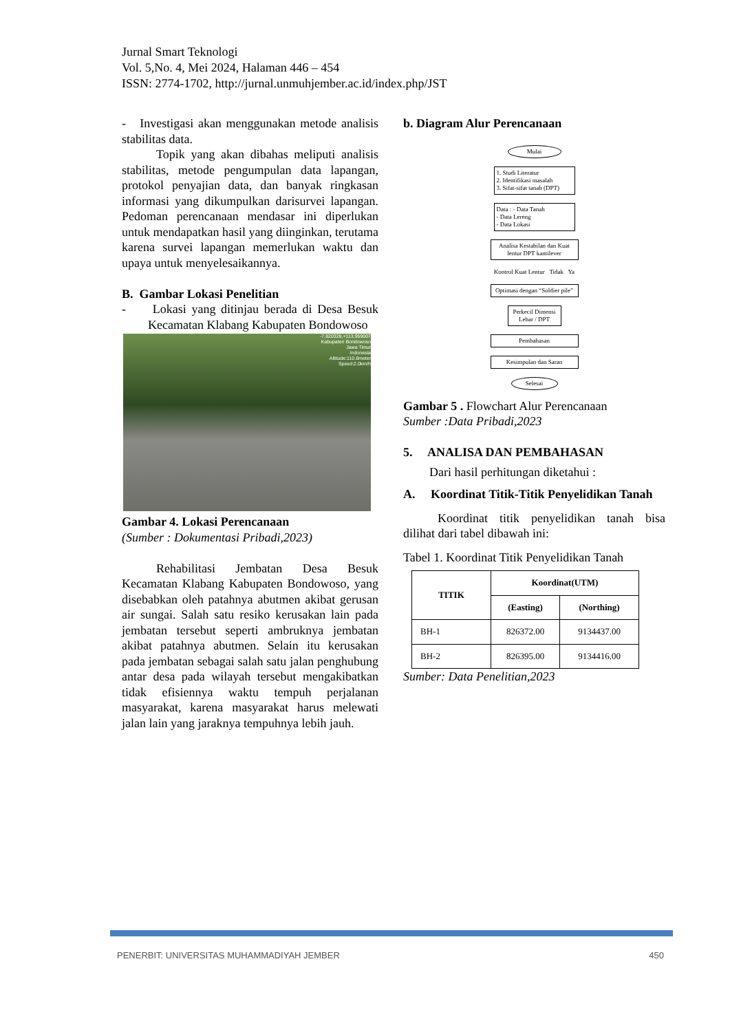Jurnal Smart Teknologi
Vol. 5,No. 4, Mei 2024, Halaman 446 – 454
ISSN: 2774-1702, http://jurnal.unmuhjember.ac.id/index.php/JST
- Investigasi akan menggunakan metode analisis stabilitas data.
Topik yang akan dibahas meliputi analisis stabilitas, metode pengumpulan data lapangan, protokol penyajian data, dan banyak ringkasan informasi yang dikumpulkan darisurvei lapangan. Pedoman perencanaan mendasar ini diperlukan untuk mendapatkan hasil yang diinginkan, terutama karena survei lapangan memerlukan waktu dan upaya untuk menyelesaikannya.
B. Gambar Lokasi Penelitian
- Lokasi yang ditinjau berada di Desa Besuk Kecamatan Klabang Kabupaten Bondowoso
-7.820328,+113.959007
Kabupaten Bondowoso
Jawa Timur
Indonesia
Altitude:110.8meter
Speed:2.0km/h
Gambar 4. Lokasi Perencanaan
(Sumber : Dokumentasi Pribadi,2023)
Rehabilitasi Jembatan Desa Besuk Kecamatan Klabang Kabupaten Bondowoso, yang disebabkan oleh patahnya abutmen akibat gerusan air sungai. Salah satu resiko kerusakan lain pada jembatan tersebut seperti ambruknya jembatan akibat patahnya abutmen. Selain itu kerusakan pada jembatan sebagai salah satu jalan penghubung antar desa pada wilayah tersebut mengakibatkan tidak efisiennya waktu tempuh perjalanan masyarakat, karena masyarakat harus melewati jalan lain yang jaraknya tempuhnya lebih jauh.
b. Diagram Alur Perencanaan
Mulai
1. Studi Literatur
2. Identifikasi masalah
3. Sifat-sifat tanah (DPT)
Data : - Data Tanah
- Data Lereng
- Data Lokasi
Analisa Kestabilan dan Kuat lentur DPT kantilever
Kontrol Kuat Lentur Tidak Ya
Optimasi dengan “Soldier pile”
Perkecil Dimensi Lebar / DPT
Pembahasan
Kesimpulan dan Saran
Selesai
Gambar 5 . Flowchart Alur Perencanaan
Sumber :Data Pribadi,2023
5. ANALISA DAN PEMBAHASAN
Dari hasil perhitungan diketahui :
A. Koordinat Titik-Titik Penyelidikan Tanah
Koordinat titik penyelidikan tanah bisa dilihat dari tabel dibawah ini:
Tabel 1. Koordinat Titik Penyelidikan Tanah
| TITIK | Koordinat(UTM) | |
| --- | --- | --- |
| | (Easting) | (Northing) |
| BH-1 | 826372.00 | 9134437.00 |
| BH-2 | 826395.00 | 9134416.00 |
Sumber: Data Penelitian,2023
PENERBIT: UNIVERSITAS MUHAMMADIYAH JEMBER 450